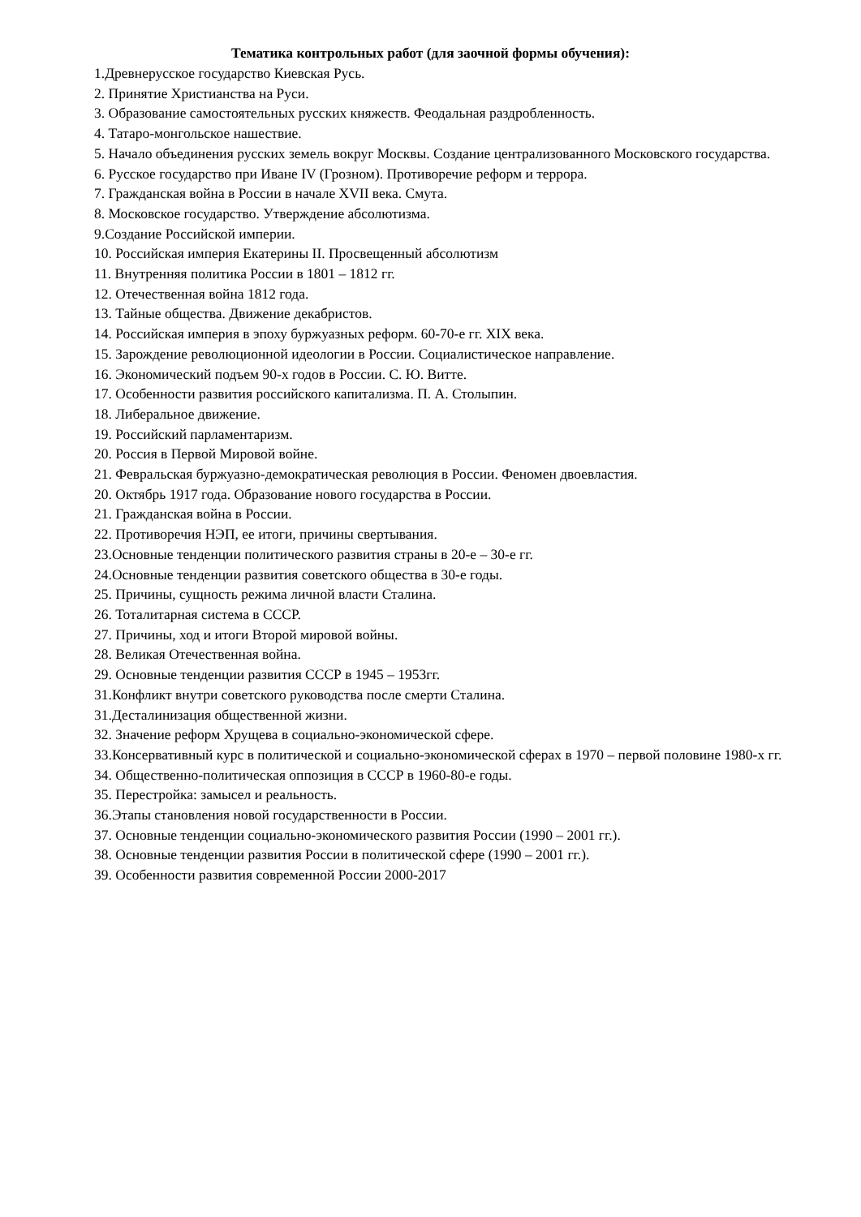Тематика контрольных работ (для заочной формы обучения):
1.Древнерусское государство Киевская Русь.
2. Принятие Христианства на Руси.
3. Образование самостоятельных русских княжеств. Феодальная раздробленность.
4. Татаро-монгольское нашествие.
5. Начало объединения русских земель вокруг Москвы. Создание централизованного Московского государства.
6. Русское государство при Иване IV (Грозном). Противоречие реформ и террора.
7. Гражданская война в России в начале XVII века. Смута.
8. Московское государство. Утверждение абсолютизма.
9.Создание Российской империи.
10. Российская империя Екатерины II. Просвещенный абсолютизм
11. Внутренняя политика России в 1801 – 1812 гг.
12. Отечественная война 1812 года.
13. Тайные общества. Движение декабристов.
14. Российская империя в эпоху буржуазных реформ. 60-70-е гг. XIX века.
15. Зарождение революционной идеологии в России. Социалистическое направление.
16. Экономический подъем 90-х годов в России. С. Ю. Витте.
17. Особенности развития российского капитализма. П. А. Столыпин.
18. Либеральное движение.
19. Российский парламентаризм.
20. Россия в Первой Мировой войне.
21. Февральская буржуазно-демократическая революция в России. Феномен двоевластия.
20. Октябрь 1917 года. Образование нового государства в России.
21. Гражданская война в России.
22. Противоречия НЭП, ее итоги, причины свертывания.
23.Основные тенденции политического развития страны в 20-е – 30-е гг.
24.Основные тенденции развития советского общества в 30-е годы.
25. Причины, сущность режима личной власти Сталина.
26. Тоталитарная система в СССР.
27. Причины, ход и итоги Второй мировой войны.
28. Великая Отечественная война.
29. Основные тенденции развития СССР в 1945 – 1953гг.
31.Конфликт внутри советского руководства после смерти Сталина.
31.Десталинизация общественной жизни.
32. Значение реформ Хрущева в социально-экономической сфере.
33.Консервативный курс в политической и социально-экономической сферах в 1970 – первой половине 1980-х гг.
34. Общественно-политическая оппозиция в СССР в 1960-80-е годы.
35. Перестройка: замысел и реальность.
36.Этапы становления новой государственности в России.
37. Основные тенденции социально-экономического развития России (1990 – 2001 гг.).
38. Основные тенденции развития России в политической сфере (1990 – 2001 гг.).
39. Особенности развития современной России 2000-2017